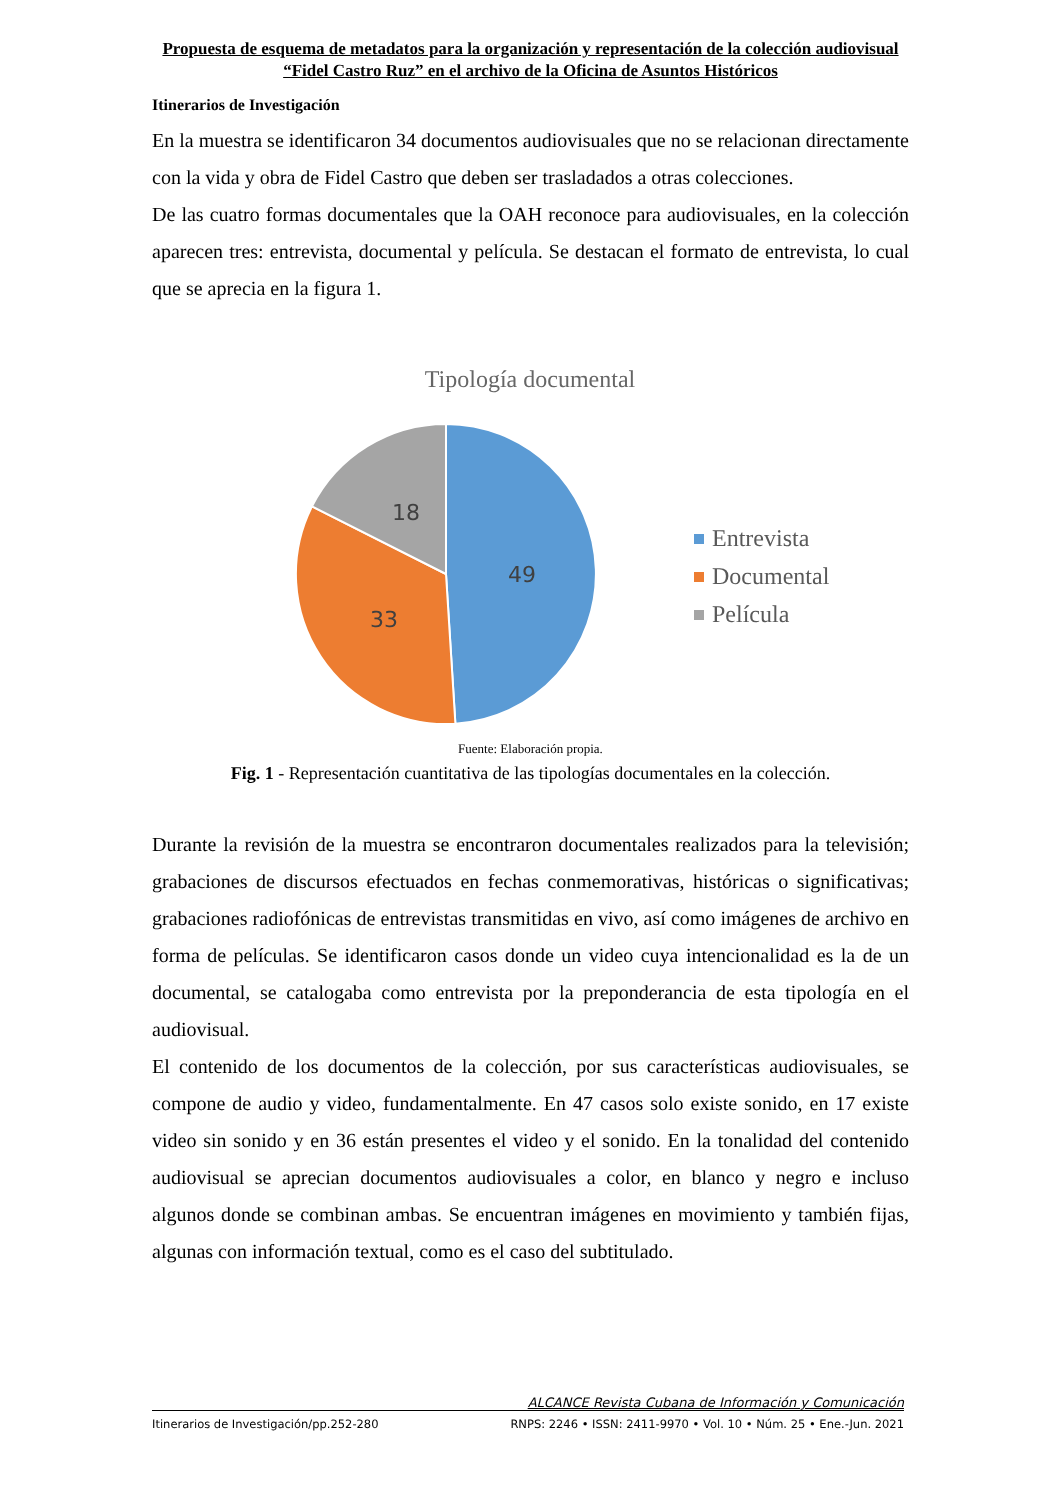Propuesta de esquema de metadatos para la organización y representación de la colección audiovisual “Fidel Castro Ruz” en el archivo de la Oficina de Asuntos Históricos
Itinerarios de Investigación
En la muestra se identificaron 34 documentos audiovisuales que no se relacionan directamente con la vida y obra de Fidel Castro que deben ser trasladados a otras colecciones.
De las cuatro formas documentales que la OAH reconoce para audiovisuales, en la colección aparecen tres: entrevista, documental y película. Se destacan el formato de entrevista, lo cual que se aprecia en la figura 1.
Tipología documental
49
33
18
Entrevista
Documental
Película
Fuente: Elaboración propia.
Fig. 1 - Representación cuantitativa de las tipologías documentales en la colección.
Durante la revisión de la muestra se encontraron documentales realizados para la televisión; grabaciones de discursos efectuados en fechas conmemorativas, históricas o significativas; grabaciones radiofónicas de entrevistas transmitidas en vivo, así como imágenes de archivo en forma de películas. Se identificaron casos donde un video cuya intencionalidad es la de un documental, se catalogaba como entrevista por la preponderancia de esta tipología en el audiovisual.
El contenido de los documentos de la colección, por sus características audiovisuales, se compone de audio y video, fundamentalmente. En 47 casos solo existe sonido, en 17 existe video sin sonido y en 36 están presentes el video y el sonido. En la tonalidad del contenido audiovisual se aprecian documentos audiovisuales a color, en blanco y negro e incluso algunos donde se combinan ambas. Se encuentran imágenes en movimiento y también fijas, algunas con información textual, como es el caso del subtitulado.
ALCANCE Revista Cubana de Información y Comunicación
Itinerarios de Investigación/pp.252-280 RNPS: 2246 • ISSN: 2411-9970 • Vol. 10 • Núm. 25 • Ene.-Jun. 2021